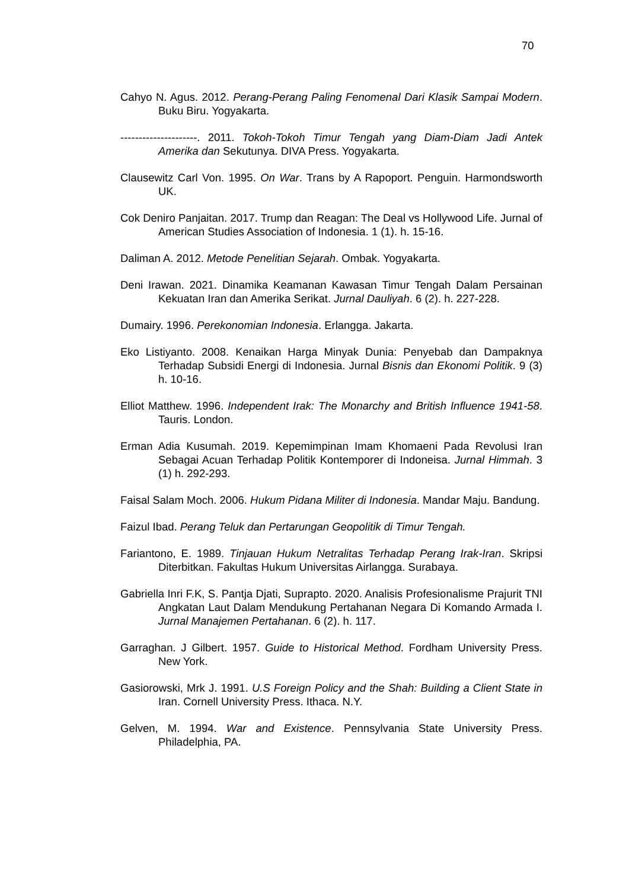70
Cahyo N. Agus. 2012. Perang-Perang Paling Fenomenal Dari Klasik Sampai Modern. Buku Biru. Yogyakarta.
---------------------. 2011. Tokoh-Tokoh Timur Tengah yang Diam-Diam Jadi Antek Amerika dan Sekutunya. DIVA Press. Yogyakarta.
Clausewitz Carl Von. 1995. On War. Trans by A Rapoport. Penguin. Harmondsworth UK.
Cok Deniro Panjaitan. 2017. Trump dan Reagan: The Deal vs Hollywood Life. Jurnal of American Studies Association of Indonesia. 1 (1). h. 15-16.
Daliman A. 2012. Metode Penelitian Sejarah. Ombak. Yogyakarta.
Deni Irawan. 2021. Dinamika Keamanan Kawasan Timur Tengah Dalam Persainan Kekuatan Iran dan Amerika Serikat. Jurnal Dauliyah. 6 (2). h. 227-228.
Dumairy. 1996. Perekonomian Indonesia. Erlangga. Jakarta.
Eko Listiyanto. 2008. Kenaikan Harga Minyak Dunia: Penyebab dan Dampaknya Terhadap Subsidi Energi di Indonesia. Jurnal Bisnis dan Ekonomi Politik. 9 (3) h. 10-16.
Elliot Matthew. 1996. Independent Irak: The Monarchy and British Influence 1941-58. Tauris. London.
Erman Adia Kusumah. 2019. Kepemimpinan Imam Khomaeni Pada Revolusi Iran Sebagai Acuan Terhadap Politik Kontemporer di Indoneisa. Jurnal Himmah. 3 (1) h. 292-293.
Faisal Salam Moch. 2006. Hukum Pidana Militer di Indonesia. Mandar Maju. Bandung.
Faizul Ibad. Perang Teluk dan Pertarungan Geopolitik di Timur Tengah.
Fariantono, E. 1989. Tinjauan Hukum Netralitas Terhadap Perang Irak-Iran. Skripsi Diterbitkan. Fakultas Hukum Universitas Airlangga. Surabaya.
Gabriella Inri F.K, S. Pantja Djati, Suprapto. 2020. Analisis Profesionalisme Prajurit TNI Angkatan Laut Dalam Mendukung Pertahanan Negara Di Komando Armada I. Jurnal Manajemen Pertahanan. 6 (2). h. 117.
Garraghan. J Gilbert. 1957. Guide to Historical Method. Fordham University Press. New York.
Gasiorowski, Mrk J. 1991. U.S Foreign Policy and the Shah: Building a Client State in Iran. Cornell University Press. Ithaca. N.Y.
Gelven, M. 1994. War and Existence. Pennsylvania State University Press. Philadelphia, PA.